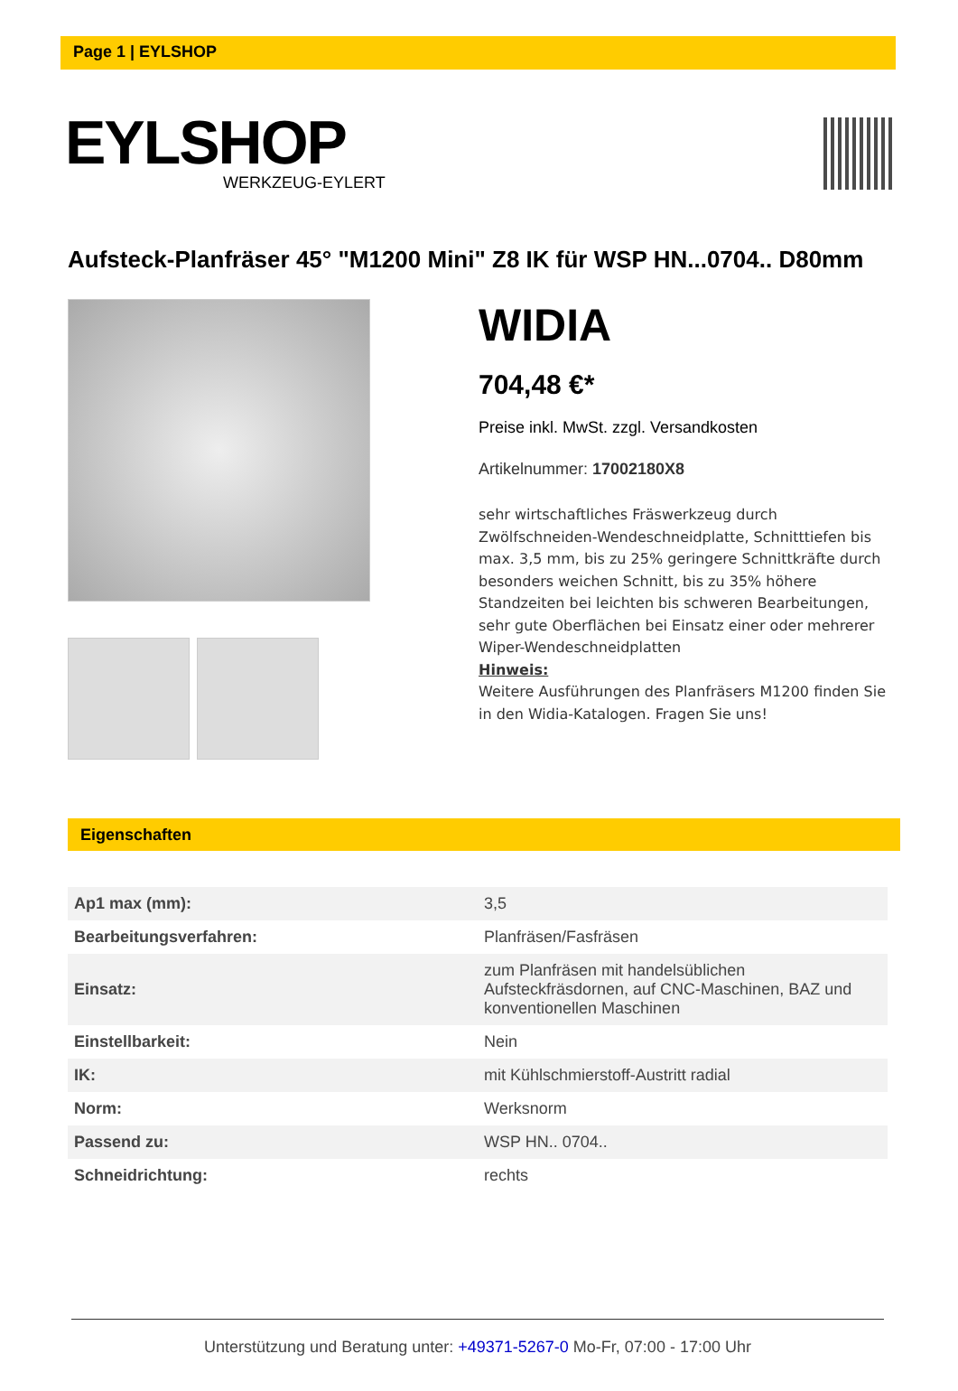Page 1 | EYLSHOP
EYLSHOP
WERKZEUG-EYLERT
Aufsteck-Planfräser 45° "M1200 Mini" Z8 IK für WSP HN...0704.. D80mm
WIDIA
704,48 €*
Preise inkl. MwSt. zzgl. Versandkosten
Artikelnummer: 17002180X8
sehr wirtschaftliches Fräswerkzeug durch Zwölfschneiden-Wendeschneidplatte, Schnitttiefen bis max. 3,5 mm, bis zu 25% geringere Schnittkräfte durch besonders weichen Schnitt, bis zu 35% höhere Standzeiten bei leichten bis schweren Bearbeitungen, sehr gute Oberflächen bei Einsatz einer oder mehrerer Wiper-Wendeschneidplatten
Hinweis:
Weitere Ausführungen des Planfräsers M1200 finden Sie in den Widia-Katalogen. Fragen Sie uns!
Eigenschaften
| Ap1 max (mm): | 3,5 |
| Bearbeitungsverfahren: | Planfräsen/Fasfräsen |
| Einsatz: | zum Planfräsen mit handelsüblichen Aufsteckfräsdornen, auf CNC-Maschinen, BAZ und konventionellen Maschinen |
| Einstellbarkeit: | Nein |
| IK: | mit Kühlschmierstoff-Austritt radial |
| Norm: | Werksnorm |
| Passend zu: | WSP HN.. 0704.. |
| Schneidrichtung: | rechts |
Unterstützung und Beratung unter: +49371-5267-0 Mo-Fr, 07:00 - 17:00 Uhr